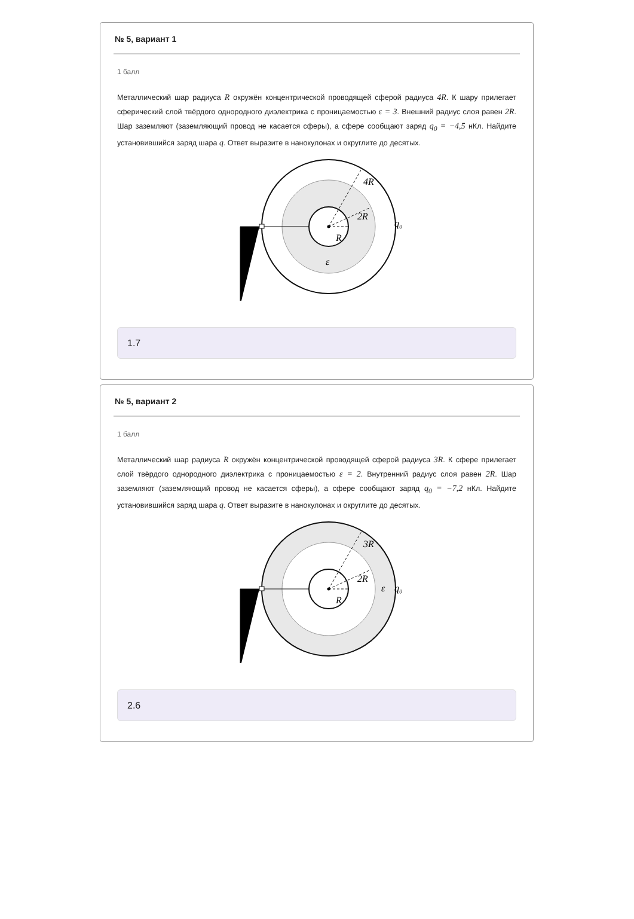№ 5, вариант 1
1 балл
Металлический шар радиуса R окружён концентрической проводящей сферой радиуса 4R. К шару прилегает сферический слой твёрдого однородного диэлектрика с проницаемостью ε = 3. Внешний радиус слоя равен 2R. Шар заземляют (заземляющий провод не касается сферы), а сфере сообщают заряд q<sub>0</sub> = −4,5 нКл. Найдите установившийся заряд шара q. Ответ выразите в нанокулонах и округлите до десятых.
4R
2R
R
ε
q₀
1.7
№ 5, вариант 2
1 балл
Металлический шар радиуса R окружён концентрической проводящей сферой радиуса 3R. К сфере прилегает слой твёрдого однородного диэлектрика с проницаемостью ε = 2. Внутренний радиус слоя равен 2R. Шар заземляют (заземляющий провод не касается сферы), а сфере сообщают заряд q<sub>0</sub> = −7,2 нКл. Найдите установившийся заряд шара q. Ответ выразите в нанокулонах и округлите до десятых.
3R
2R
R
ε
q₀
2.6